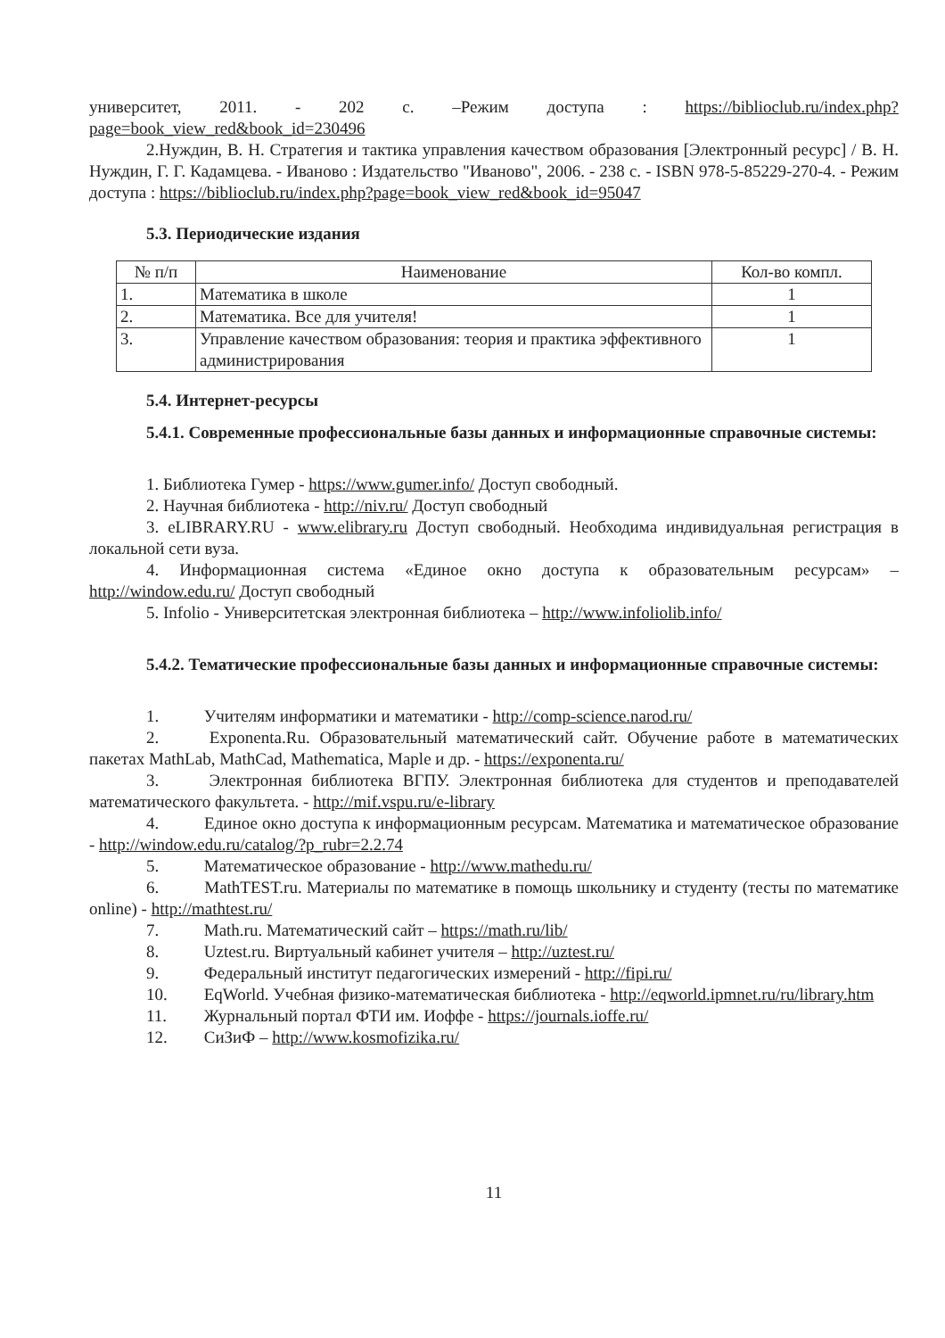университет, 2011. - 202 с. –Режим доступа : https://biblioclub.ru/index.php?page=book_view_red&book_id=230496
2.Нуждин, В. Н. Стратегия и тактика управления качеством образования [Электронный ресурс] / В. Н. Нуждин, Г. Г. Кадамцева. - Иваново : Издательство "Иваново", 2006. - 238 с. - ISBN 978-5-85229-270-4. - Режим доступа : https://biblioclub.ru/index.php?page=book_view_red&book_id=95047
5.3. Периодические издания
| № п/п | Наименование | Кол-во компл. |
| --- | --- | --- |
| 1. | Математика в школе | 1 |
| 2. | Математика. Все для учителя! | 1 |
| 3. | Управление качеством образования: теория и практика эффективного администрирования | 1 |
5.4. Интернет-ресурсы
5.4.1. Современные профессиональные базы данных и информационные справочные системы:
1. Библиотека Гумер - https://www.gumer.info/ Доступ свободный.
2. Научная библиотека - http://niv.ru/ Доступ свободный
3. eLIBRARY.RU - www.elibrary.ru Доступ свободный. Необходима индивидуальная регистрация в локальной сети вуза.
4. Информационная система «Единое окно доступа к образовательным ресурсам» – http://window.edu.ru/ Доступ свободный
5. Infolio - Университетская электронная библиотека – http://www.infoliolib.info/
5.4.2. Тематические профессиональные базы данных и информационные справочные системы:
1. Учителям информатики и математики - http://comp-science.narod.ru/
2. Exponenta.Ru. Образовательный математический сайт. Обучение работе в математических пакетах MathLab, MathCad, Mathematica, Maple и др. - https://exponenta.ru/
3. Электронная библиотека ВГПУ. Электронная библиотека для студентов и преподавателей математического факультета. - http://mif.vspu.ru/e-library
4. Единое окно доступа к информационным ресурсам. Математика и математическое образование - http://window.edu.ru/catalog/?p_rubr=2.2.74
5. Математическое образование - http://www.mathedu.ru/
6. MathTEST.ru. Материалы по математике в помощь школьнику и студенту (тесты по математике online) - http://mathtest.ru/
7. Math.ru. Математический сайт – https://math.ru/lib/
8. Uztest.ru. Виртуальный кабинет учителя – http://uztest.ru/
9. Федеральный институт педагогических измерений - http://fipi.ru/
10. EqWorld. Учебная физико-математическая библиотека - http://eqworld.ipmnet.ru/ru/library.htm
11. Журнальный портал ФТИ им. Иоффе - https://journals.ioffe.ru/
12. СиЗиФ – http://www.kosmofizika.ru/
11